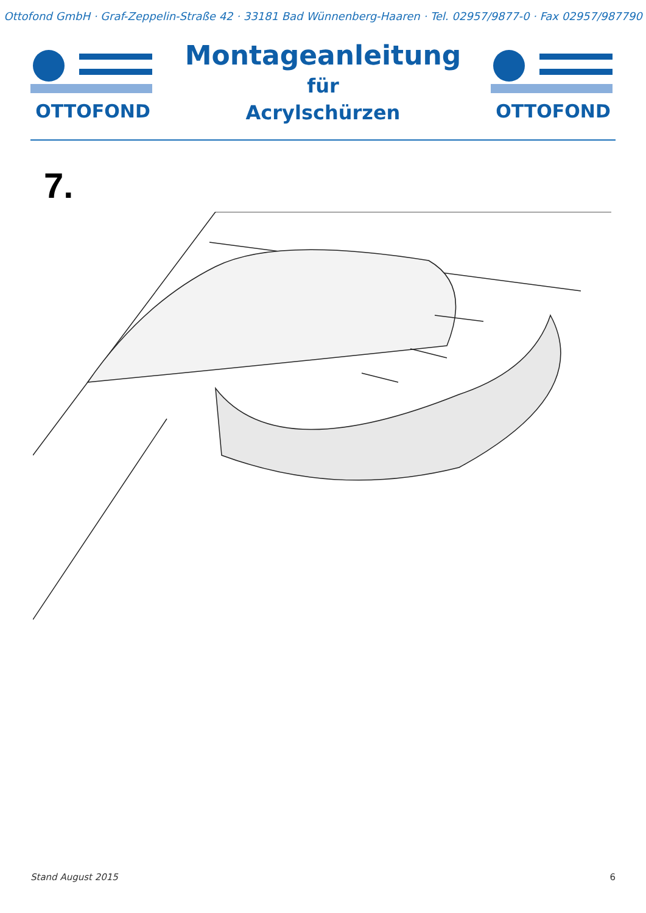Ottofond GmbH · Graf-Zeppelin-Straße 42 · 33181 Bad Wünnenberg-Haaren · Tel. 02957/9877-0 · Fax 02957/987790
OTTOFOND
Montageanleitung
für
Acrylschürzen
OTTOFOND
7.
Stand August 2015 6